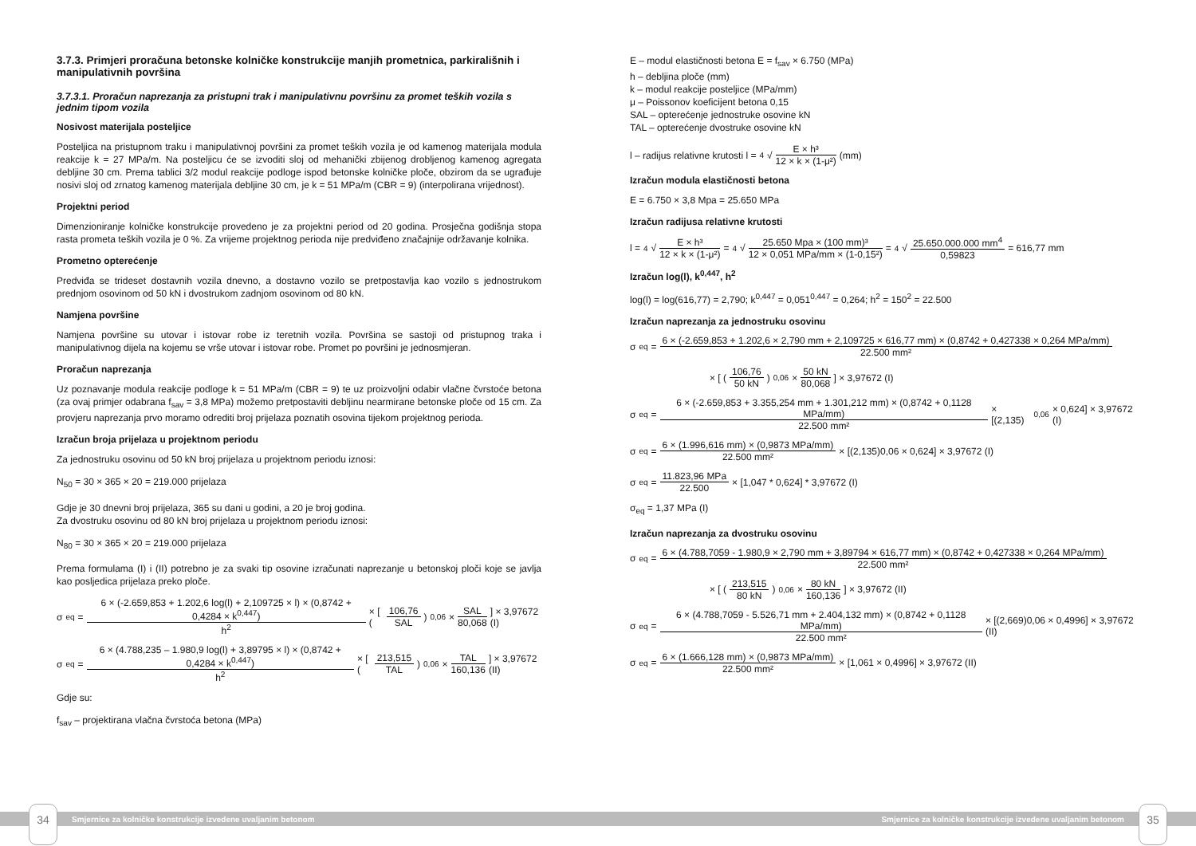3.7.3. Primjeri proračuna betonske kolničke konstrukcije manjih prometnica, parkirališnih i manipulativnih površina
3.7.3.1. Proračun naprezanja za pristupni trak i manipulativnu površinu za promet teških vozila s jednim tipom vozila
Nosivost materijala posteljice
Posteljica na pristupnom traku i manipulativnoj površini za promet teških vozila je od kamenog materijala modula reakcije k = 27 MPa/m. Na posteljicu će se izvoditi sloj od mehanički zbijenog drobljenog kamenog agregata debljine 30 cm. Prema tablici 3/2 modul reakcije podloge ispod betonske kolničke ploče, obzirom da se ugrađuje nosivi sloj od zrnatog kamenog materijala debljine 30 cm, je k = 51 MPa/m (CBR = 9) (interpolirana vrijednost).
Projektni period
Dimenzioniranje kolničke konstrukcije provedeno je za projektni period od 20 godina. Prosječna godišnja stopa rasta prometa teških vozila je 0 %. Za vrijeme projektnog perioda nije predviđeno značajnije održavanje kolnika.
Prometno opterećenje
Predviđa se trideset dostavnih vozila dnevno, a dostavno vozilo se pretpostavlja kao vozilo s jednostrukom prednjom osovinom od 50 kN i dvostrukom zadnjom osovinom od 80 kN.
Namjena površine
Namjena površine su utovar i istovar robe iz teretnih vozila. Površina se sastoji od pristupnog traka i manipulativnog dijela na kojemu se vrše utovar i istovar robe. Promet po površini je jednosmjeran.
Proračun naprezanja
Uz poznavanje modula reakcije podloge k = 51 MPa/m (CBR = 9) te uz proizvoljni odabir vlačne čvrstoće betona (za ovaj primjer odabrana f<sub>sav</sub> = 3,8 MPa) možemo pretpostaviti debljinu nearmirane betonske ploče od 15 cm. Za provjeru naprezanja prvo moramo odrediti broj prijelaza poznatih osovina tijekom projektnog perioda.
Izračun broja prijelaza u projektnom periodu
Za jednostruku osovinu od 50 kN broj prijelaza u projektnom periodu iznosi:
N<sub>50</sub> = 30 × 365 × 20 = 219.000 prijelaza
Gdje je 30 dnevni broj prijelaza, 365 su dani u godini, a 20 je broj godina.
Za dvostruku osovinu od 80 kN broj prijelaza u projektnom periodu iznosi:
N<sub>80</sub> = 30 × 365 × 20 = 219.000 prijelaza
Prema formulama (I) i (II) potrebno je za svaki tip osovine izračunati naprezanje u betonskoj ploči koje se javlja kao posljedica prijelaza preko ploče.
σ<sub>eq</sub> = 6 × (-2.659,853 + 1.202,6 log(l) + 2,109725 × l) × (0,8742 + 0,4284 × k<sup>0,447</sup>) h<sup>2</sup> × [ ( 106,76 SAL )<sup>0,06</sup> × SAL 80,068 ] × 3,97672 (I)
σ<sub>eq</sub> = 6 × (4.788,235 – 1.980,9 log(l) + 3,89795 × l) × (0,8742 + 0,4284 × k<sup>0,447</sup>) h<sup>2</sup> × [ ( 213,515 TAL )<sup>0,06</sup> × TAL 160,136 ] × 3,97672 (II)
Gdje su:
f<sub>sav</sub> – projektirana vlačna čvrstoća betona (MPa)
E – modul elastičnosti betona E = f<sub>sav</sub> × 6.750 (MPa)
h – debljina ploče (mm)
k – modul reakcije posteljice (MPa/mm)
μ – Poissonov koeficijent betona 0,15
SAL – opterećenje jednostruke osovine kN
TAL – opterećenje dvostruke osovine kN
l – radijus relativne krutosti l = <sup>4</sup>√ E × h³ 12 × k × (1-μ²) (mm)
Izračun modula elastičnosti betona
E = 6.750 × 3,8 Mpa = 25.650 MPa
Izračun radijusa relativne krutosti
l = <sup>4</sup>√ E × h³ 12 × k × (1-μ²) = <sup>4</sup>√ 25.650 Mpa × (100 mm)³ 12 × 0,051 MPa/mm × (1-0,15²) = <sup>4</sup>√ 25.650.000.000 mm<sup>4</sup> 0,59823 = 616,77 mm
Izračun log(l), k<sup>0,447</sup>, h<sup>2</sup>
log(l) = log(616,77) = 2,790; k<sup>0,447</sup> = 0,051<sup>0,447</sup> = 0,264; h<sup>2</sup> = 150<sup>2</sup> = 22.500
Izračun naprezanja za jednostruku osovinu
σ<sub>eq</sub> = 6 × (-2.659,853 + 1.202,6 × 2,790 mm + 2,109725 × 616,77 mm) × (0,8742 + 0,427338 × 0,264 MPa/mm) 22.500 mm²
× [ ( 106,76 50 kN )<sup>0,06</sup> × 50 kN 80,068 ] × 3,97672 (I)
σ<sub>eq</sub> = 6 × (-2.659,853 + 3.355,254 mm + 1.301,212 mm) × (0,8742 + 0,1128 MPa/mm) 22.500 mm² × [(2,135)<sup>0,06</sup> × 0,624] × 3,97672 (I)
σ<sub>eq</sub> = 6 × (1.996,616 mm) × (0,9873 MPa/mm) 22.500 mm² × [(2,135)0,06 × 0,624] × 3,97672 (I)
σ<sub>eq</sub> = 11.823,96 MPa 22.500 × [1,047 * 0,624] * 3,97672 (I)
σ<sub>eq</sub> = 1,37 MPa (I)
Izračun naprezanja za dvostruku osovinu
σ<sub>eq</sub> = 6 × (4.788,7059 - 1.980,9 × 2,790 mm + 3,89794 × 616,77 mm) × (0,8742 + 0,427338 × 0,264 MPa/mm) 22.500 mm²
× [ ( 213,515 80 kN )<sup>0,06</sup> × 80 kN 160,136 ] × 3,97672 (II)
σ<sub>eq</sub> = 6 × (4.788,7059 - 5.526,71 mm + 2.404,132 mm) × (0,8742 + 0,1128 MPa/mm) 22.500 mm² × [(2,669)0,06 × 0,4996] × 3,97672 (II)
σ<sub>eq</sub> = 6 × (1.666,128 mm) × (0,9873 MPa/mm) 22.500 mm² × [1,061 × 0,4996] × 3,97672 (II)
Smjernice za kolničke konstrukcije izvedene uvaljanim betonom Smjernice za kolničke konstrukcije izvedene uvaljanim betonom
34 35